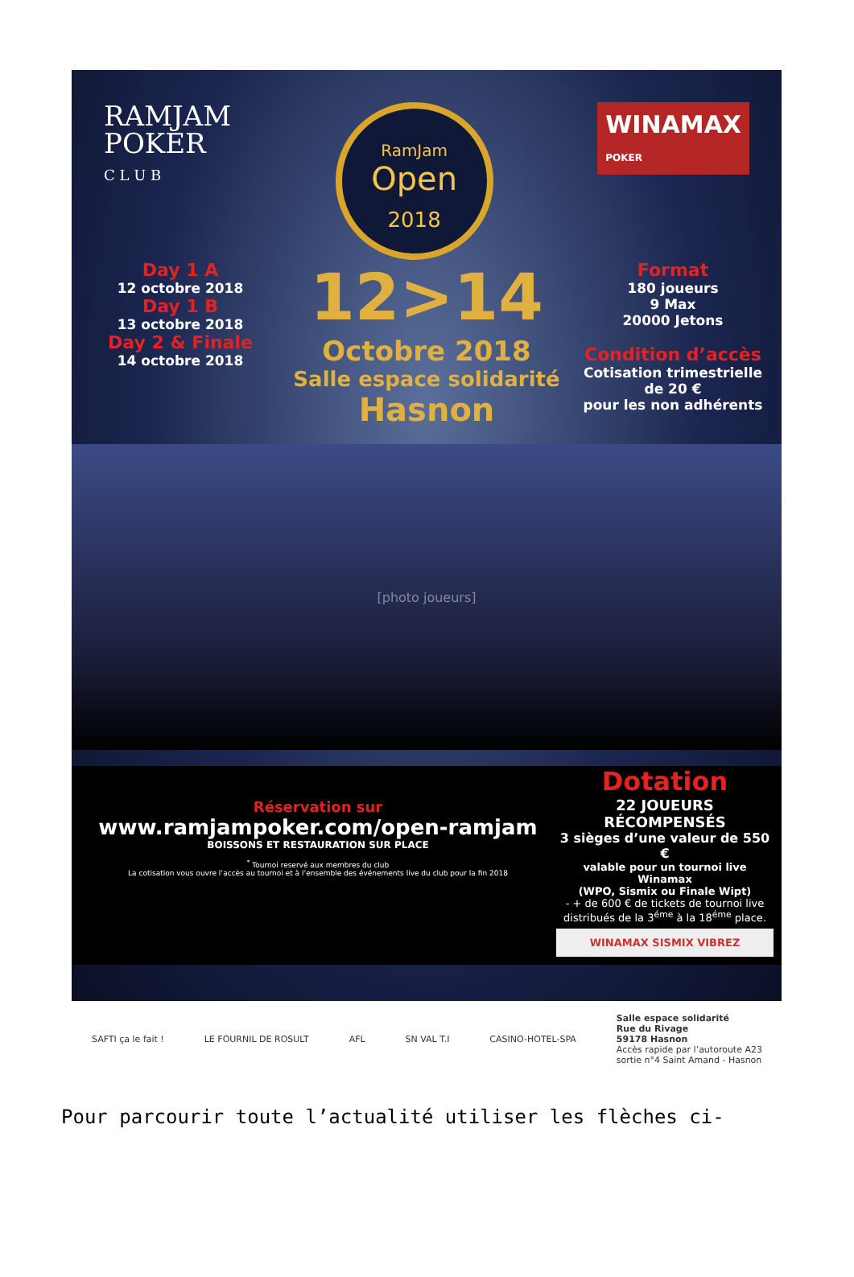RAMJAM
POKER
C L U B
RamJam
Open
2018
WINAMAX
POKER
Day 1 A
12 octobre 2018
Day 1 B
13 octobre 2018
Day 2 & Finale
14 octobre 2018
12>14
Octobre 2018
Salle espace solidarité
Hasnon
Format
180 joueurs
9 Max
20000 Jetons
Condition d’accès
Cotisation trimestrielle de 20 €
pour les non adhérents
[photo joueurs]
Réservation sur
www.ramjampoker.com/open-ramjam
BOISSONS ET RESTAURATION SUR PLACE
<sup>*</sup> Tournoi reservé aux membres du club
La cotisation vous ouvre l’accès au tournoi et à l’ensemble des événements live du club pour la fin 2018
Dotation
22 JOUEURS RÉCOMPENSÉS
3 sièges d’une valeur de 550 €
valable pour un tournoi live Winamax
(WPO, Sismix ou Finale Wipt)
- + de 600 € de tickets de tournoi live distribués de la 3<sup>éme</sup> à la 18<sup>éme</sup> place.
WINAMAX SISMIX VIBREZ
SAFTI ça le fait ! LE FOURNIL DE ROSULT AFL SN VAL T.I CASINO-HOTEL-SPA Salle espace solidarité
Rue du Rivage
59178 Hasnon
Accès rapide par l’autoroute A23
sortie n°4 Saint Amand - Hasnon
Pour parcourir toute l’actualité utiliser les flèches ci-